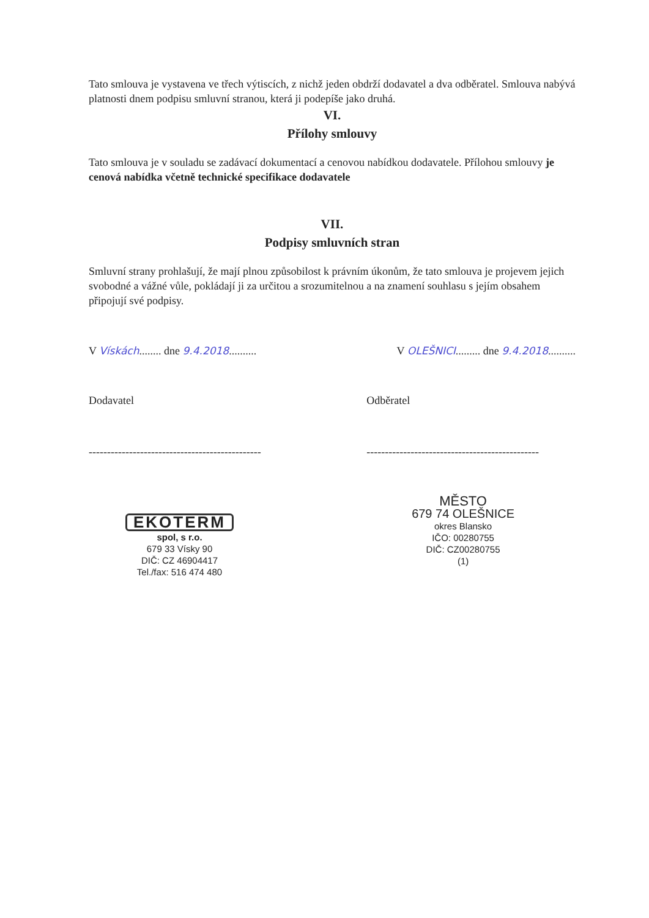Tato smlouva je vystavena ve třech výtiscích, z nichž jeden obdrží dodavatel a dva odběratel. Smlouva nabývá platnosti dnem podpisu smluvní stranou, která ji podepíše jako druhá.
VI.
Přílohy smlouvy
Tato smlouva je v souladu se zadávací dokumentací a cenovou nabídkou dodavatele. Přílohou smlouvy je cenová nabídka včetně technické specifikace dodavatele
VII.
Podpisy smluvních stran
Smluvní strany prohlašují, že mají plnou způsobilost k právním úkonům, že tato smlouva je projevem jejich svobodné a vážné vůle, pokládají ji za určitou a srozumitelnou a na znamení souhlasu s jejím obsahem připojují své podpisy.
V Vískách........ dne 9.4.2018..........
V OLEŠNICI......... dne 9.4.2018..........
Dodavatel
-----------------------------------------------
Odběratel
-----------------------------------------------
EKOTERM
spol, s r.o.
679 33 Vísky 90
DIČ: CZ 46904417
Tel./fax: 516 474 480
MĚSTO
679 74 OLEŠNICE
okres Blansko
IČO: 00280755
DIČ: CZ00280755
(1)